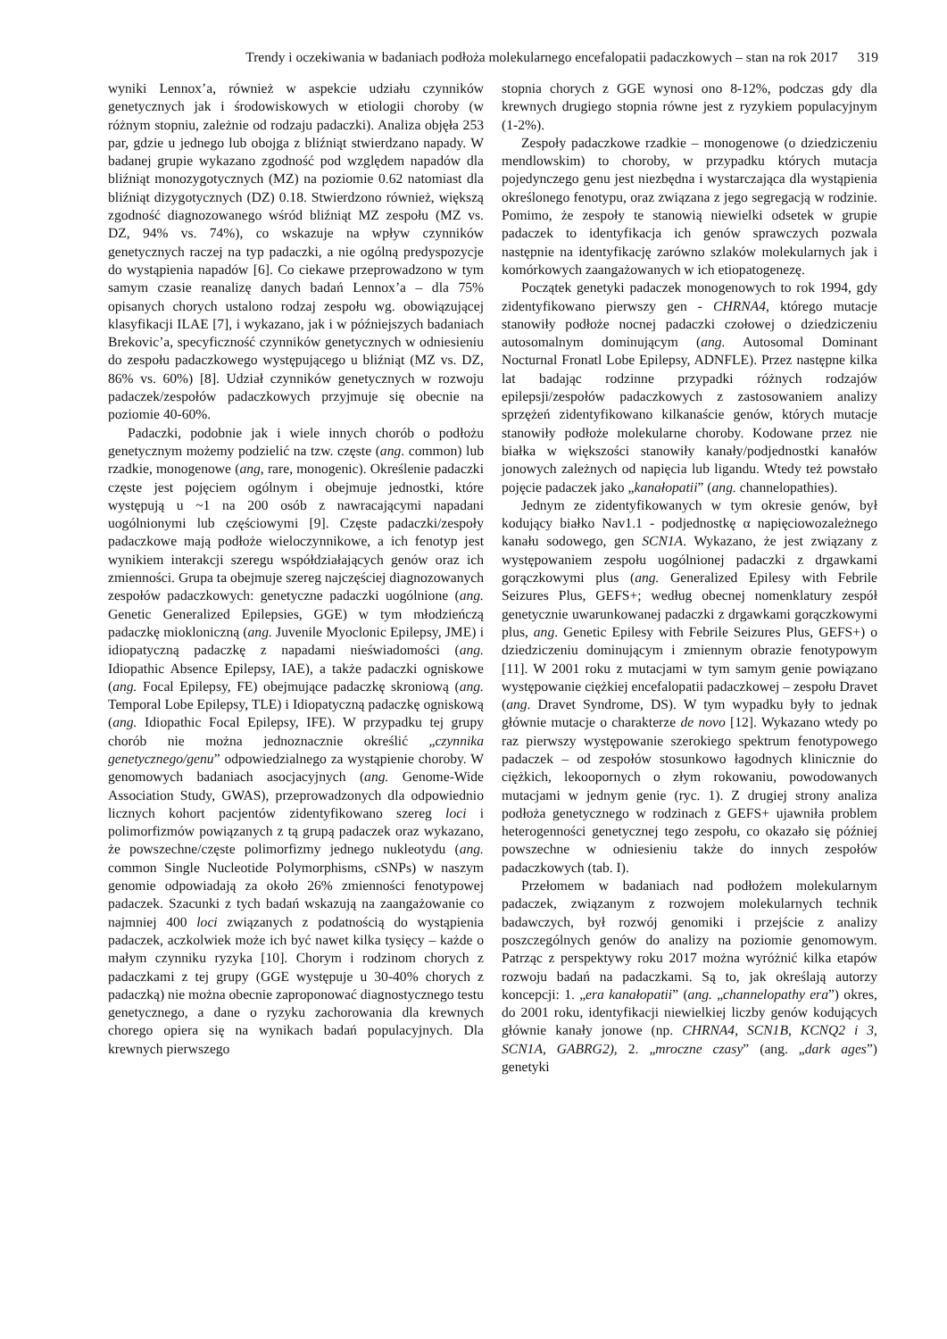Trendy i oczekiwania w badaniach podłoża molekularnego encefalopatii padaczkowych – stan na rok 2017 319
wyniki Lennox’a, również w aspekcie udziału czynników genetycznych jak i środowiskowych w etiologii choroby (w różnym stopniu, zależnie od rodzaju padaczki). Analiza objęła 253 par, gdzie u jednego lub obojga z bliźniąt stwierdzano napady. W badanej grupie wykazano zgodność pod względem napadów dla bliźniąt monozygotycznych (MZ) na poziomie 0.62 natomiast dla bliźniąt dizygotycznych (DZ) 0.18. Stwierdzono również, większą zgodność diagnozowanego wśród bliźniąt MZ zespołu (MZ vs. DZ, 94% vs. 74%), co wskazuje na wpływ czynników genetycznych raczej na typ padaczki, a nie ogólną predyspozycje do wystąpienia napadów [6]. Co ciekawe przeprowadzono w tym samym czasie reanalizę danych badań Lennox’a – dla 75% opisanych chorych ustalono rodzaj zespołu wg. obowiązującej klasyfikacji ILAE [7], i wykazano, jak i w późniejszych badaniach Brekovic’a, specyficzność czynników genetycznych w odniesieniu do zespołu padaczkowego występującego u bliźniąt (MZ vs. DZ, 86% vs. 60%) [8]. Udział czynników genetycznych w rozwoju padaczek/zespołów padaczkowych przyjmuje się obecnie na poziomie 40-60%.
Padaczki, podobnie jak i wiele innych chorób o podłożu genetycznym możemy podzielić na tzw. częste (ang. common) lub rzadkie, monogenowe (ang, rare, monogenic). Określenie padaczki częste jest pojęciem ogólnym i obejmuje jednostki, które występują u ~1 na 200 osób z nawracającymi napadani uogólnionymi lub częściowymi [9]. Częste padaczki/zespoły padaczkowe mają podłoże wieloczynnikowe, a ich fenotyp jest wynikiem interakcji szeregu współdziałających genów oraz ich zmienności. Grupa ta obejmuje szereg najczęściej diagnozowanych zespołów padaczkowych: genetyczne padaczki uogólnione (ang. Genetic Generalized Epilepsies, GGE) w tym młodzieńczą padaczkę mioklo­niczną (ang. Juvenile Myoclonic Epilepsy, JME) i idiopatyczną padaczkę z napadami nieświadomości (ang. Idiopathic Absence Epilepsy, IAE), a także padaczki ogniskowe (ang. Focal Epilepsy, FE) obejmujące padaczkę skroniową (ang. Temporal Lobe Epilepsy, TLE) i Idiopatyczną padaczkę ogniskową (ang. Idiopathic Focal Epilepsy, IFE). W przypadku tej grupy chorób nie można jednoznacznie określić „czynnika genetycznego/genu” odpowiedzialnego za wystąpienie choroby. W genomowych badaniach asocjacyjnych (ang. Genome-Wide Association Study, GWAS), przeprowadzonych dla odpowiednio licznych kohort pacjentów zidentyfikowano szereg loci i polimorfizmów powiązanych z tą grupą padaczek oraz wykazano, że powszechne/częste polimorfizmy jednego nukleotydu (ang. common Single Nucleotide Polymorphisms, cSNPs) w naszym genomie odpowiadają za około 26% zmienności fenotypowej padaczek. Szacunki z tych badań wskazują na zaangażowanie co najmniej 400 loci związanych z podatnością do wystąpienia padaczek, aczkolwiek może ich być nawet kilka tysięcy – każde o małym czynniku ryzyka [10]. Chorym i rodzinom chorych z padaczkami z tej grupy (GGE występuje u 30-40% chorych z padaczką) nie można obecnie zaproponować diagnostycznego testu genetycznego, a dane o ryzyku zachorowania dla krewnych chorego opiera się na wynikach badań populacyjnych. Dla krewnych pierwszego
stopnia chorych z GGE wynosi ono 8-12%, podczas gdy dla krewnych drugiego stopnia równe jest z ryzykiem populacyjnym (1-2%).
Zespoły padaczkowe rzadkie – monogenowe (o dziedziczeniu mendlowskim) to choroby, w przypadku których mutacja pojedynczego genu jest niezbędna i wystarczająca dla wystąpienia określonego fenotypu, oraz związana z jego segregacją w rodzinie. Pomimo, że zespoły te stanowią niewielki odsetek w grupie padaczek to identyfikacja ich genów sprawczych pozwala następnie na identyfikację zarówno szlaków molekularnych jak i komórkowych zaangażowanych w ich etiopatogenezę.
Początek genetyki padaczek monogenowych to rok 1994, gdy zidentyfikowano pierwszy gen - CHRNA4, którego mutacje stanowiły podłoże nocnej padaczki czołowej o dziedziczeniu autosomalnym dominującym (ang. Autosomal Dominant Nocturnal Fronatl Lobe Epilepsy, ADNFLE). Przez następne kilka lat badając rodzinne przypadki różnych rodzajów epilepsji/zespołów padaczkowych z zastosowaniem analizy sprzężeń zidentyfikowano kilkanaście genów, których mutacje stanowiły podłoże molekularne choroby. Kodowane przez nie białka w większości stanowiły kanały/podjednostki kanałów jonowych zależnych od napięcia lub ligandu. Wtedy też powstało pojęcie padaczek jako „kanałopatii” (ang. channelopathies).
Jednym ze zidentyfikowanych w tym okresie genów, był kodujący białko Nav1.1 - podjednostkę α napięciowozależnego kanału sodowego, gen SCN1A. Wykazano, że jest związany z występowaniem zespołu uogólnionej padaczki z drgawkami gorączkowymi plus (ang. Generalized Epilesy with Febrile Seizures Plus, GEFS+; według obecnej nomenklatury zespół genetycznie uwarunkowanej padaczki z drgawkami gorączkowymi plus, ang. Genetic Epilesy with Febrile Seizures Plus, GEFS+) o dziedziczeniu dominującym i zmiennym obrazie fenotypowym [11]. W 2001 roku z mutacjami w tym samym genie powiązano występowanie ciężkiej encefalopatii padaczkowej – zespołu Dravet (ang. Dravet Syndrome, DS). W tym wypadku były to jednak głównie mutacje o charakterze de novo [12]. Wykazano wtedy po raz pierwszy występowanie szerokiego spektrum fenotypowego padaczek – od zespołów stosunkowo łagodnych klinicznie do ciężkich, lekoopornych o złym rokowaniu, powodowanych mutacjami w jednym genie (ryc. 1). Z drugiej strony analiza podłoża genetycznego w rodzinach z GEFS+ ujawniła problem heterogenności genetycznej tego zespołu, co okazało się później powszechne w odniesieniu także do innych zespołów padaczkowych (tab. I).
Przełomem w badaniach nad podłożem molekularnym padaczek, związanym z rozwojem molekularnych technik badawczych, był rozwój genomiki i przejście z analizy poszczególnych genów do analizy na poziomie genomowym. Patrząc z perspektywy roku 2017 można wyróżnić kilka etapów rozwoju badań na padaczkami. Są to, jak określają autorzy koncepcji: 1. „era kanałopatii” (ang. „channelopathy era”) okres, do 2001 roku, identyfikacji niewielkiej liczby genów kodujących głównie kanały jonowe (np. CHRNA4, SCN1B, KCNQ2 i 3, SCN1A, GABRG2), 2. „mroczne czasy” (ang. „dark ages”) genetyki